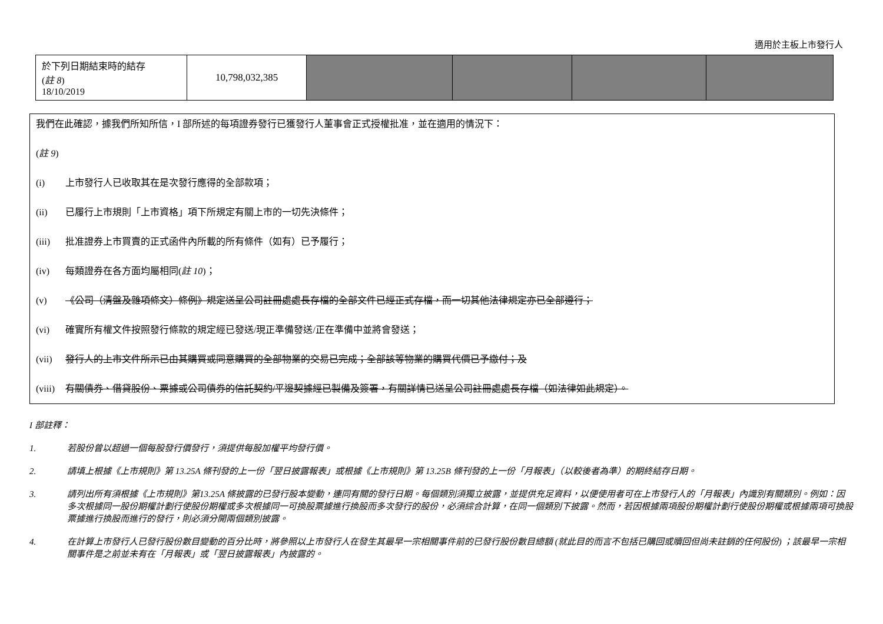適用於主板上市發行人
| 於下列日期結束時的結存 ( 註 8 ) 18/10/2019 | 10,798,032,385 | | | | |
我們在此確認，據我們所知所信，I 部所述的每項證券發行已獲發行人董事會正式授權批准，並在適用的情況下：
(註 9)
(i) 上市發行人已收取其在是次發行應得的全部款項；
(ii) 已履行上市規則「上市資格」項下所規定有關上市的一切先決條件；
(iii) 批准證券上市買賣的正式函件內所載的所有條件（如有）已予履行；
(iv) 每類證券在各方面均屬相同(註 10)；
(v) 《公司（清盤及雜項條文）條例》規定送呈公司註冊處處長存檔的全部文件已經正式存檔，而一切其他法律規定亦已全部遵行；
(vi) 確實所有權文件按照發行條款的規定經已發送/現正準備發送/正在準備中並將會發送；
(vii) 發行人的上市文件所示已由其購買或同意購買的全部物業的交易已完成；全部該等物業的購買代價已予繳付；及
(viii) 有關債券、借貸股份、票據或公司債券的信託契約/平邊契據經已製備及簽署，有關詳情已送呈公司註冊處處長存檔（如法律如此規定）。
I 部註釋：
1. 若股份曾以超過一個每股發行價發行，須提供每股加權平均發行價。
2. 請填上根據《上市規則》第 13.25A 條刊發的上一份「翌日披露報表」或根據《上市規則》第 13.25B 條刊發的上一份「月報表」（以較後者為準）的期終結存日期。
3. 請列出所有須根據《上市規則》第13.25A 條披露的已發行股本變動，連同有關的發行日期。每個類別須獨立披露，並提供充足資料，以便使用者可在上市發行人的「月報表」內識別有關類別。例如：因多次根據同一股份期權計劃行使股份期權或多次根據同一可換股票據進行換股而多次發行的股份，必須綜合計算，在同一個類別下披露。然而，若因根據兩項股份期權計劃行使股份期權或根據兩項可換股票據進行換股而進行的發行，則必須分開兩個類別披露。
4. 在計算上市發行人已發行股份數目變動的百分比時，將參照以上市發行人在發生其最早一宗相關事件前的已發行股份數目總額 (就此目的而言不包括已購回或贖回但尚未註銷的任何股份) ；該最早一宗相關事件是之前並未有在「月報表」或「翌日披露報表」內披露的。